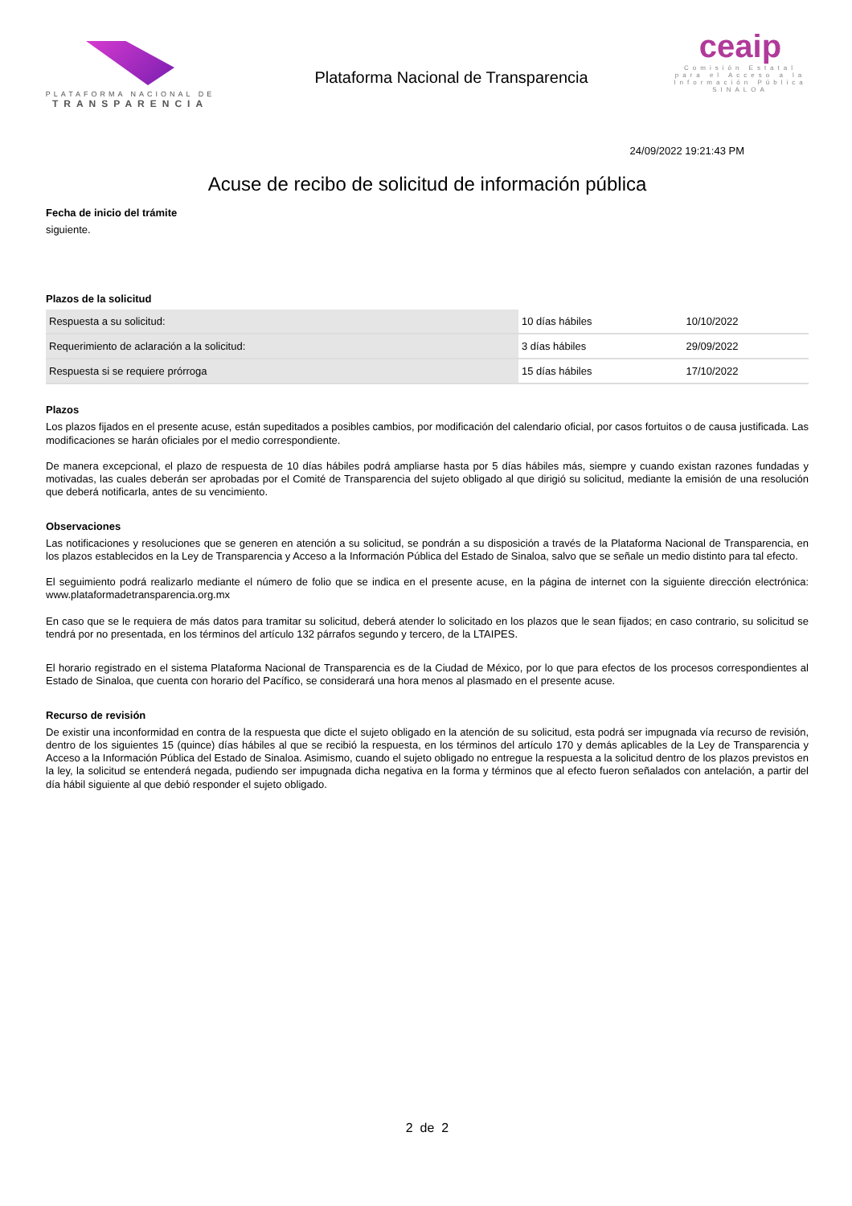PLATAFORMA NACIONAL DE
TRANSPARENCIA
Plataforma Nacional de Transparencia
ceaip
Comisión Estatal para el Acceso a la Información Pública
SINALOA
24/09/2022 19:21:43 PM
Acuse de recibo de solicitud de información pública
Fecha de inicio del trámite
siguiente.
Plazos de la solicitud
| Respuesta a su solicitud: | 10 días hábiles | 10/10/2022 |
| Requerimiento de aclaración a la solicitud: | 3 días hábiles | 29/09/2022 |
| Respuesta si se requiere prórroga | 15 días hábiles | 17/10/2022 |
Plazos
Los plazos fijados en el presente acuse, están supeditados a posibles cambios, por modificación del calendario oficial, por casos fortuitos o de causa justificada. Las modificaciones se harán oficiales por el medio correspondiente.
De manera excepcional, el plazo de respuesta de 10 días hábiles podrá ampliarse hasta por 5 días hábiles más, siempre y cuando existan razones fundadas y motivadas, las cuales deberán ser aprobadas por el Comité de Transparencia del sujeto obligado al que dirigió su solicitud, mediante la emisión de una resolución que deberá notificarla, antes de su vencimiento.
Observaciones
Las notificaciones y resoluciones que se generen en atención a su solicitud, se pondrán a su disposición a través de la Plataforma Nacional de Transparencia, en los plazos establecidos en la Ley de Transparencia y Acceso a la Información Pública del Estado de Sinaloa, salvo que se señale un medio distinto para tal efecto.
El seguimiento podrá realizarlo mediante el número de folio que se indica en el presente acuse, en la página de internet con la siguiente dirección electrónica: www.plataformadetransparencia.org.mx
En caso que se le requiera de más datos para tramitar su solicitud, deberá atender lo solicitado en los plazos que le sean fijados; en caso contrario, su solicitud se tendrá por no presentada, en los términos del artículo 132 párrafos segundo y tercero, de la LTAIPES.
El horario registrado en el sistema Plataforma Nacional de Transparencia es de la Ciudad de México, por lo que para efectos de los procesos correspondientes al Estado de Sinaloa, que cuenta con horario del Pacífico, se considerará una hora menos al plasmado en el presente acuse.
Recurso de revisión
De existir una inconformidad en contra de la respuesta que dicte el sujeto obligado en la atención de su solicitud, esta podrá ser impugnada vía recurso de revisión, dentro de los siguientes 15 (quince) días hábiles al que se recibió la respuesta, en los términos del artículo 170 y demás aplicables de la Ley de Transparencia y Acceso a la Información Pública del Estado de Sinaloa. Asimismo, cuando el sujeto obligado no entregue la respuesta a la solicitud dentro de los plazos previstos en la ley, la solicitud se entenderá negada, pudiendo ser impugnada dicha negativa en la forma y términos que al efecto fueron señalados con antelación, a partir del día hábil siguiente al que debió responder el sujeto obligado.
2 de 2